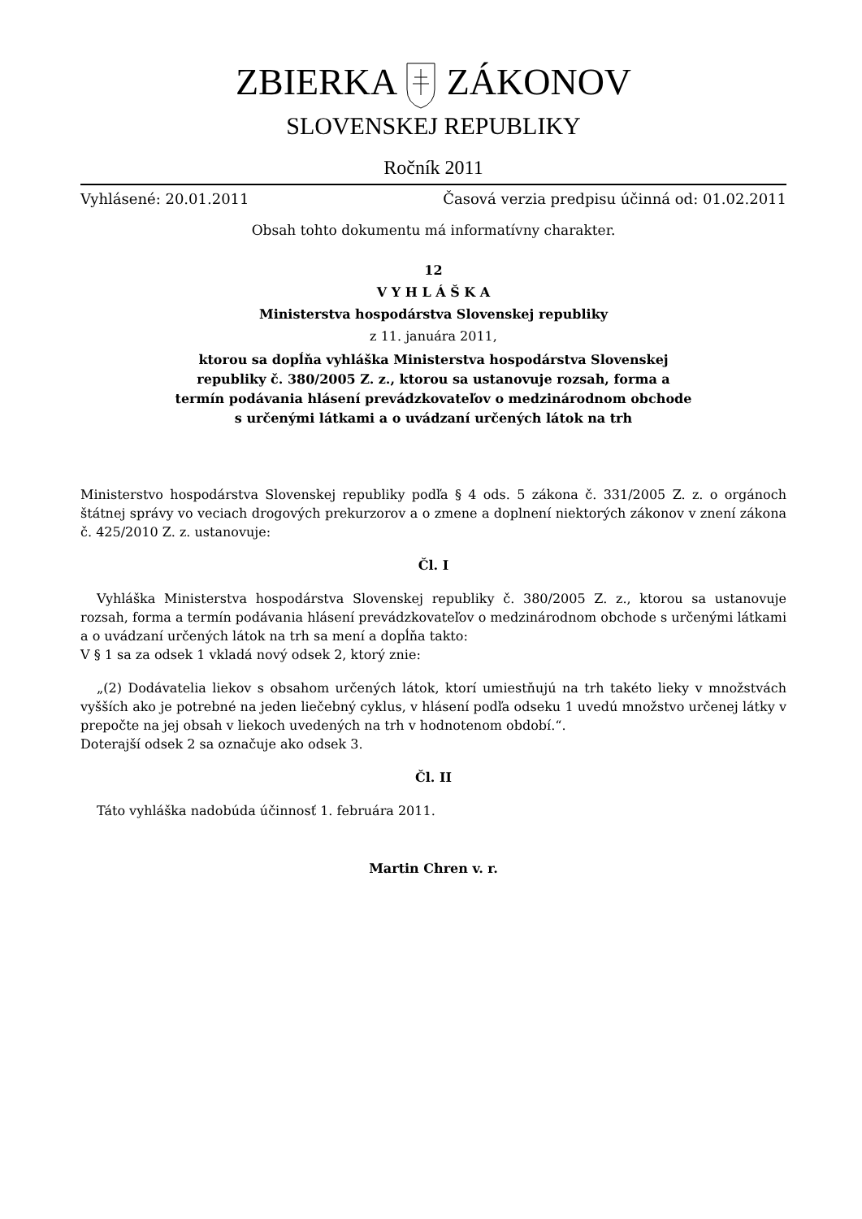ZBIERKA ZÁKONOV
SLOVENSKEJ REPUBLIKY
Ročník 2011
Vyhlásené: 20.01.2011 Časová verzia predpisu účinná od: 01.02.2011
Obsah tohto dokumentu má informatívny charakter.
12
V Y H L Á Š K A
Ministerstva hospodárstva Slovenskej republiky
z 11. januára 2011,
ktorou sa dopĺňa vyhláška Ministerstva hospodárstva Slovenskej
republiky č. 380/2005 Z. z., ktorou sa ustanovuje rozsah, forma a
termín podávania hlásení prevádzkovateľov o medzinárodnom obchode
s určenými látkami a o uvádzaní určených látok na trh
Ministerstvo hospodárstva Slovenskej republiky podľa § 4 ods. 5 zákona č. 331/2005 Z. z. o orgánoch štátnej správy vo veciach drogových prekurzorov a o zmene a doplnení niektorých zákonov v znení zákona č. 425/2010 Z. z. ustanovuje:
Čl. I
Vyhláška Ministerstva hospodárstva Slovenskej republiky č. 380/2005 Z. z., ktorou sa ustanovuje rozsah, forma a termín podávania hlásení prevádzkovateľov o medzinárodnom obchode s určenými látkami a o uvádzaní určených látok na trh sa mení a dopĺňa takto:
V § 1 sa za odsek 1 vkladá nový odsek 2, ktorý znie:
„(2) Dodávatelia liekov s obsahom určených látok, ktorí umiestňujú na trh takéto lieky v množstvách vyšších ako je potrebné na jeden liečebný cyklus, v hlásení podľa odseku 1 uvedú množstvo určenej látky v prepočte na jej obsah v liekoch uvedených na trh v hodnotenom období.“.
Doterajší odsek 2 sa označuje ako odsek 3.
Čl. II
Táto vyhláška nadobúda účinnosť 1. februára 2011.
Martin Chren v. r.